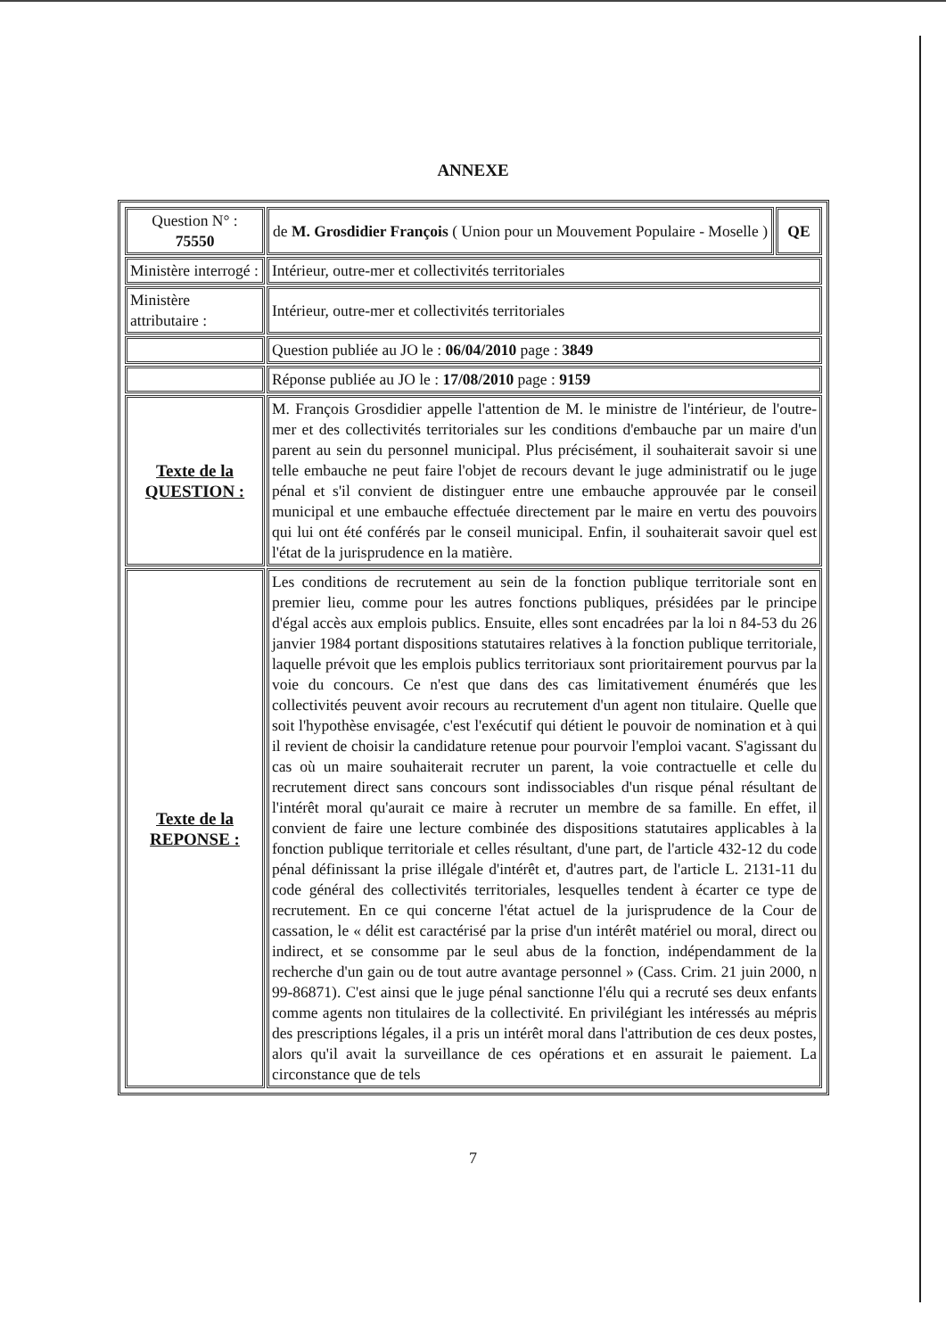ANNEXE
| Question N° : 75550 | de M. Grosdidier François ( Union pour un Mouvement Populaire - Moselle ) | QE |
| Ministère interrogé : | Intérieur, outre-mer et collectivités territoriales | |
| Ministère attributaire : | Intérieur, outre-mer et collectivités territoriales | |
| | Question publiée au JO le : 06/04/2010 page : 3849 | |
| | Réponse publiée au JO le : 17/08/2010 page : 9159 | |
| Texte de la QUESTION : | M. François Grosdidier appelle l'attention de M. le ministre de l'intérieur, de l'outre-mer et des collectivités territoriales sur les conditions d'embauche par un maire d'un parent au sein du personnel municipal. Plus précisément, il souhaiterait savoir si une telle embauche ne peut faire l'objet de recours devant le juge administratif ou le juge pénal et s'il convient de distinguer entre une embauche approuvée par le conseil municipal et une embauche effectuée directement par le maire en vertu des pouvoirs qui lui ont été conférés par le conseil municipal. Enfin, il souhaiterait savoir quel est l'état de la jurisprudence en la matière. | |
| Texte de la REPONSE : | Les conditions de recrutement au sein de la fonction publique territoriale sont en premier lieu, comme pour les autres fonctions publiques, présidées par le principe d'égal accès aux emplois publics. Ensuite, elles sont encadrées par la loi n 84-53 du 26 janvier 1984 portant dispositions statutaires relatives à la fonction publique territoriale, laquelle prévoit que les emplois publics territoriaux sont prioritairement pourvus par la voie du concours. Ce n'est que dans des cas limitativement énumérés que les collectivités peuvent avoir recours au recrutement d'un agent non titulaire. Quelle que soit l'hypothèse envisagée, c'est l'exécutif qui détient le pouvoir de nomination et à qui il revient de choisir la candidature retenue pour pourvoir l'emploi vacant. S'agissant du cas où un maire souhaiterait recruter un parent, la voie contractuelle et celle du recrutement direct sans concours sont indissociables d'un risque pénal résultant de l'intérêt moral qu'aurait ce maire à recruter un membre de sa famille. En effet, il convient de faire une lecture combinée des dispositions statutaires applicables à la fonction publique territoriale et celles résultant, d'une part, de l'article 432-12 du code pénal définissant la prise illégale d'intérêt et, d'autres part, de l'article L. 2131-11 du code général des collectivités territoriales, lesquelles tendent à écarter ce type de recrutement. En ce qui concerne l'état actuel de la jurisprudence de la Cour de cassation, le « délit est caractérisé par la prise d'un intérêt matériel ou moral, direct ou indirect, et se consomme par le seul abus de la fonction, indépendamment de la recherche d'un gain ou de tout autre avantage personnel » (Cass. Crim. 21 juin 2000, n 99-86871). C'est ainsi que le juge pénal sanctionne l'élu qui a recruté ses deux enfants comme agents non titulaires de la collectivité. En privilégiant les intéressés au mépris des prescriptions légales, il a pris un intérêt moral dans l'attribution de ces deux postes, alors qu'il avait la surveillance de ces opérations et en assurait le paiement. La circonstance que de tels | |
7